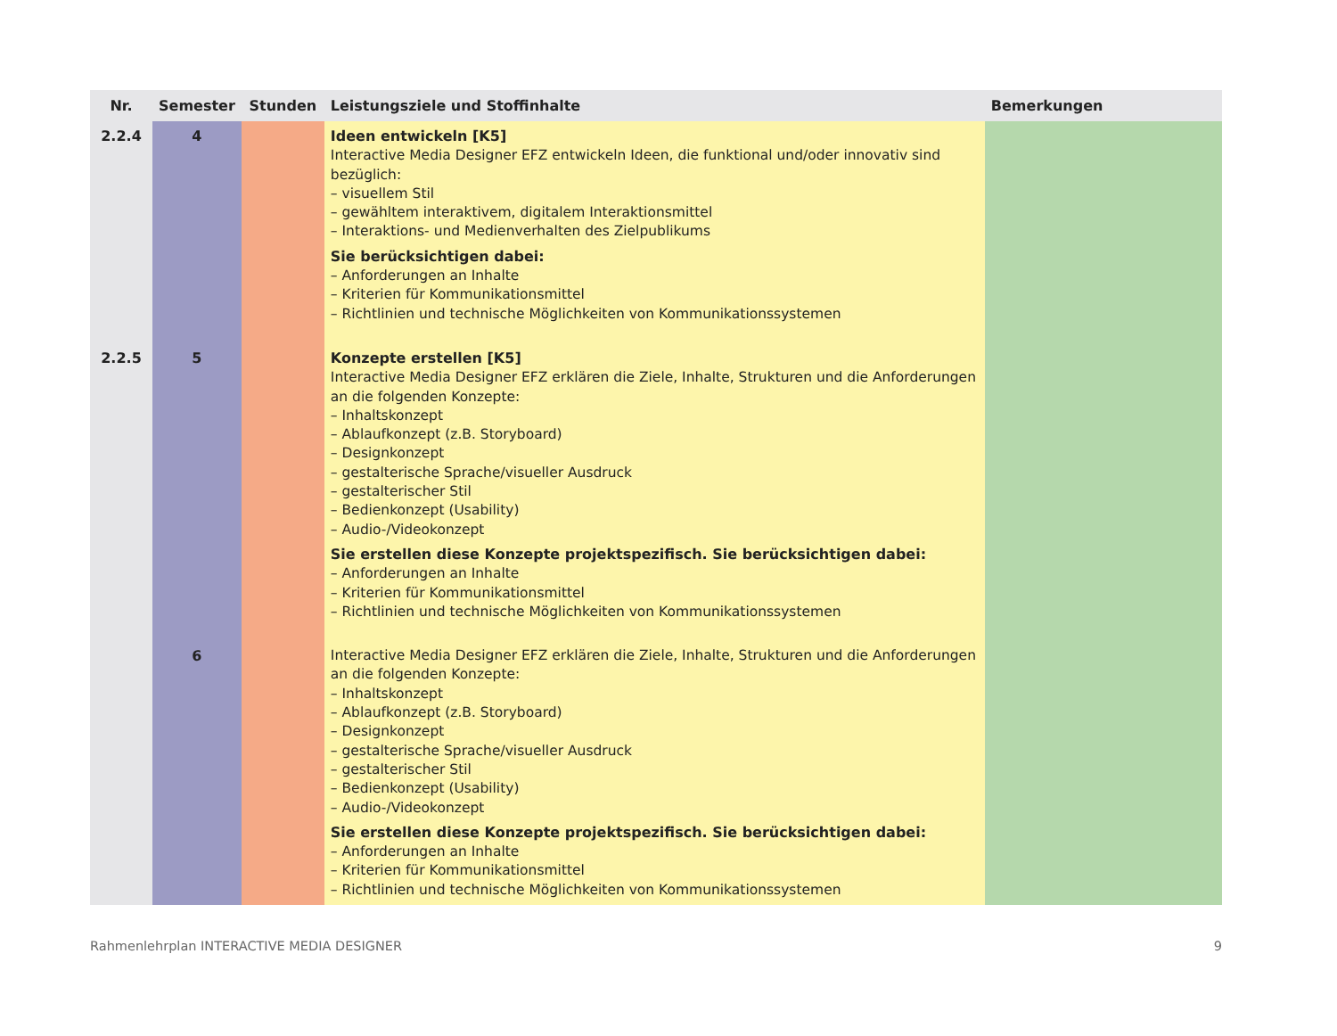| Nr. | Semester | Stunden | Leistungsziele und Stoffinhalte | Bemerkungen |
| --- | --- | --- | --- | --- |
| 2.2.4 | 4 | | Ideen entwickeln [K5] Interactive Media Designer EFZ entwickeln Ideen, die funktional und/oder innovativ sind bezüglich: – visuellem Stil – gewähltem interaktivem, digitalem Interaktionsmittel – Interaktions- und Medienverhalten des Zielpublikums Sie berücksichtigen dabei: – Anforderungen an Inhalte – Kriterien für Kommunikationsmittel – Richtlinien und technische Möglichkeiten von Kommunikationssystemen | |
| 2.2.5 | 5 | | Konzepte erstellen [K5] Interactive Media Designer EFZ erklären die Ziele, Inhalte, Strukturen und die Anforderungen an die folgenden Konzepte: – Inhaltskonzept – Ablaufkonzept (z.B. Storyboard) – Designkonzept – gestalterische Sprache/visueller Ausdruck – gestalterischer Stil – Bedienkonzept (Usability) – Audio-/Videokonzept Sie erstellen diese Konzepte projektspezifisch. Sie berücksichtigen dabei: – Anforderungen an Inhalte – Kriterien für Kommunikationsmittel – Richtlinien und technische Möglichkeiten von Kommunikationssystemen | |
| | 6 | | Interactive Media Designer EFZ erklären die Ziele, Inhalte, Strukturen und die Anforderungen an die folgenden Konzepte: – Inhaltskonzept – Ablaufkonzept (z.B. Storyboard) – Designkonzept – gestalterische Sprache/visueller Ausdruck – gestalterischer Stil – Bedienkonzept (Usability) – Audio-/Videokonzept Sie erstellen diese Konzepte projektspezifisch. Sie berücksichtigen dabei: – Anforderungen an Inhalte – Kriterien für Kommunikationsmittel – Richtlinien und technische Möglichkeiten von Kommunikationssystemen | |
Rahmenlehrplan INTERACTIVE MEDIA DESIGNER 9